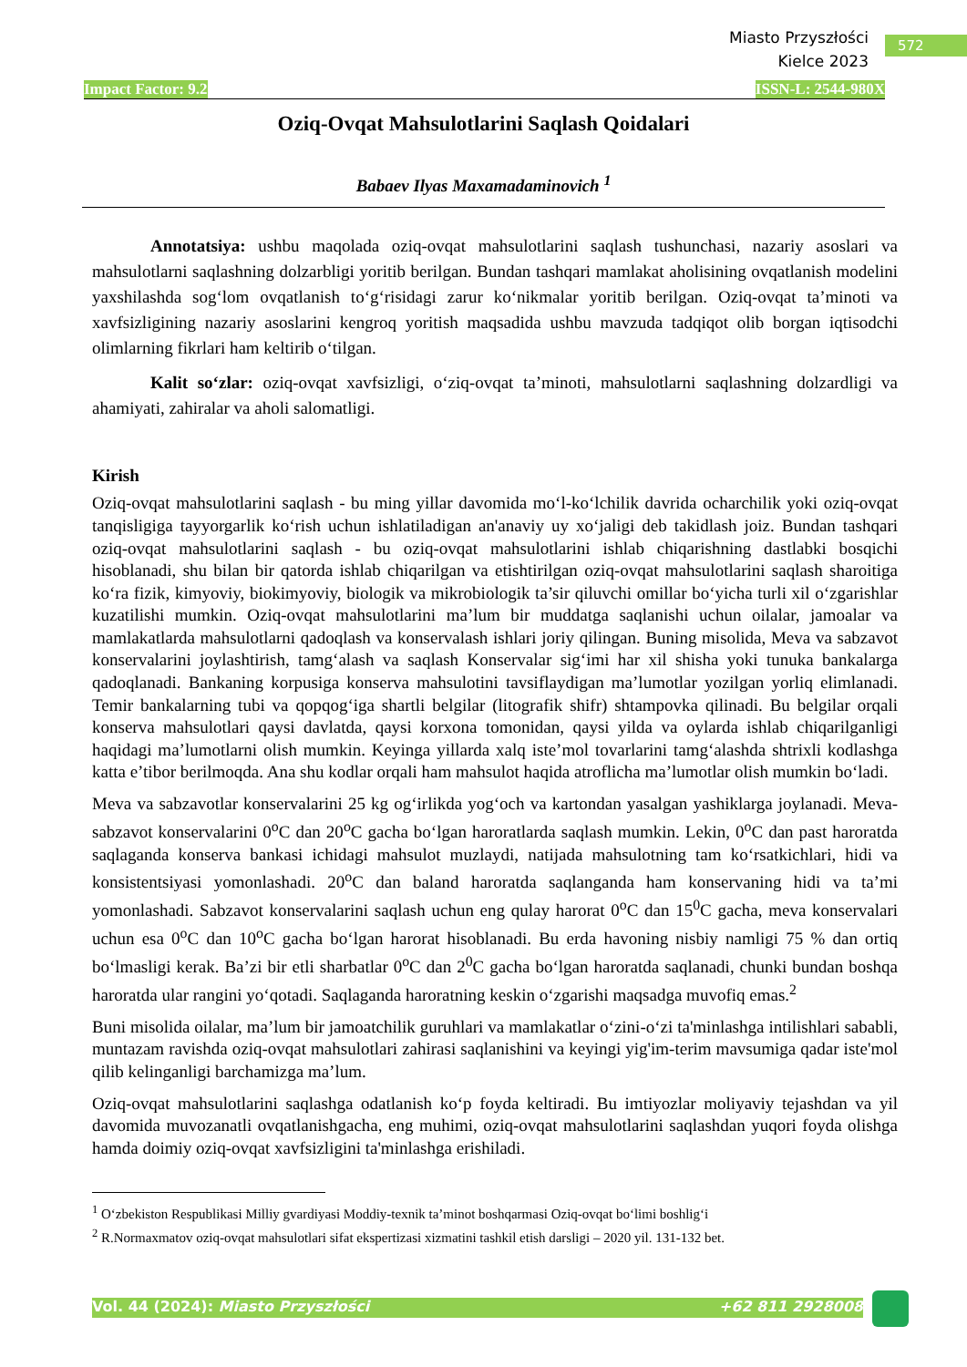Miasto Przyszłości
Kielce 2023
572
Impact Factor: 9.2 ISSN-L: 2544-980X
Oziq-Ovqat Mahsulotlarini Saqlash Qoidalari
Babaev Ilyas Maxamadaminovich <sup>1</sup>
Annotatsiya: ushbu maqolada oziq-ovqat mahsulotlarini saqlash tushunchasi, nazariy asoslari va mahsulotlarni saqlashning dolzarbligi yoritib berilgan. Bundan tashqari mamlakat aholisining ovqatlanish modelini yaxshilashda sog‘lom ovqatlanish to‘g‘risidagi zarur ko‘nikmalar yoritib berilgan. Oziq-ovqat ta’minoti va xavfsizligining nazariy asoslarini kengroq yoritish maqsadida ushbu mavzuda tadqiqot olib borgan iqtisodchi olimlarning fikrlari ham keltirib o‘tilgan.
Kalit so‘zlar: oziq-ovqat xavfsizligi, o‘ziq-ovqat ta’minoti, mahsulotlarni saqlashning dolzardligi va ahamiyati, zahiralar va aholi salomatligi.
Kirish
Oziq-ovqat mahsulotlarini saqlash - bu ming yillar davomida mo‘l-ko‘lchilik davrida ocharchilik yoki oziq-ovqat tanqisligiga tayyorgarlik ko‘rish uchun ishlatiladigan an'anaviy uy xo‘jaligi deb takidlash joiz. Bundan tashqari oziq-ovqat mahsulotlarini saqlash - bu oziq-ovqat mahsulotlarini ishlab chiqarishning dastlabki bosqichi hisoblanadi, shu bilan bir qatorda ishlab chiqarilgan va etishtirilgan oziq-ovqat mahsulotlarini saqlash sharoitiga ko‘ra fizik, kimyoviy, biokimyoviy, biologik va mikrobiologik ta’sir qiluvchi omillar bo‘yicha turli xil o‘zgarishlar kuzatilishi mumkin. Oziq-ovqat mahsulotlarini ma’lum bir muddatga saqlanishi uchun oilalar, jamoalar va mamlakatlarda mahsulotlarni qadoqlash va konservalash ishlari joriy qilingan. Buning misolida, Meva va sabzavot konservalarini joylashtirish, tamg‘alash va saqlash Konservalar sig‘imi har xil shisha yoki tunuka bankalarga qadoqlanadi. Bankaning korpusiga konserva mahsulotini tavsiflaydigan ma’lumotlar yozilgan yorliq elimlanadi. Temir bankalarning tubi va qopqog‘iga shartli belgilar (litografik shifr) shtampovka qilinadi. Bu belgilar orqali konserva mahsulotlari qaysi davlatda, qaysi korxona tomonidan, qaysi yilda va oylarda ishlab chiqarilganligi haqidagi ma’lumotlarni olish mumkin. Keyinga yillarda xalq iste’mol tovarlarini tamg‘alashda shtrixli kodlashga katta e’tibor berilmoqda. Ana shu kodlar orqali ham mahsulot haqida atroflicha ma’lumotlar olish mumkin bo‘ladi.
Meva va sabzavotlar konservalarini 25 kg og‘irlikda yog‘och va kartondan yasalgan yashiklarga joylanadi. Meva-sabzavot konservalarini 0<sup>o</sup>C dan 20<sup>o</sup>C gacha bo‘lgan haroratlarda saqlash mumkin. Lekin, 0<sup>o</sup>C dan past haroratda saqlaganda konserva bankasi ichidagi mahsulot muzlaydi, natijada mahsulotning tam ko‘rsatkichlari, hidi va konsistentsiyasi yomonlashadi. 20<sup>o</sup>C dan baland haroratda saqlanganda ham konservaning hidi va ta’mi yomonlashadi. Sabzavot konservalarini saqlash uchun eng qulay harorat 0<sup>o</sup>C dan 15<sup>0</sup>C gacha, meva konservalari uchun esa 0<sup>o</sup>C dan 10<sup>o</sup>C gacha bo‘lgan harorat hisoblanadi. Bu erda havoning nisbiy namligi 75 % dan ortiq bo‘lmasligi kerak. Ba’zi bir etli sharbatlar 0<sup>o</sup>C dan 2<sup>0</sup>C gacha bo‘lgan haroratda saqlanadi, chunki bundan boshqa haroratda ular rangini yo‘qotadi. Saqlaganda haroratning keskin o‘zgarishi maqsadga muvofiq emas.<sup>2</sup>
Buni misolida oilalar, ma’lum bir jamoatchilik guruhlari va mamlakatlar o‘zini-o‘zi ta'minlashga intilishlari sababli, muntazam ravishda oziq-ovqat mahsulotlari zahirasi saqlanishini va keyingi yig'im-terim mavsumiga qadar iste'mol qilib kelinganligi barchamizga ma’lum.
Oziq-ovqat mahsulotlarini saqlashga odatlanish ko‘p foyda keltiradi. Bu imtiyozlar moliyaviy tejashdan va yil davomida muvozanatli ovqatlanishgacha, eng muhimi, oziq-ovqat mahsulotlarini saqlashdan yuqori foyda olishga hamda doimiy oziq-ovqat xavfsizligini ta'minlashga erishiladi.
<sup>1</sup> O‘zbekiston Respublikasi Milliy gvardiyasi Moddiy-texnik ta’minot boshqarmasi Oziq-ovqat bo‘limi boshlig‘i
<sup>2</sup> R.Normaxmatov oziq-ovqat mahsulotlari sifat ekspertizasi xizmatini tashkil etish darsligi – 2020 yil. 131-132 bet.
Vol. 44 (2024): Miasto Przyszłości +62 811 2928008